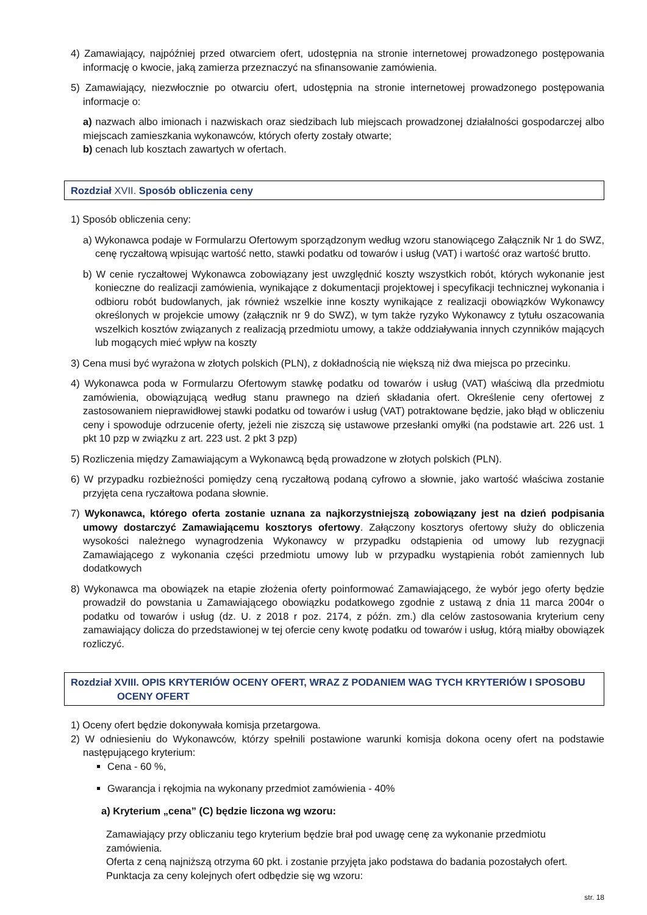4) Zamawiający, najpóźniej przed otwarciem ofert, udostępnia na stronie internetowej prowadzonego postępowania informację o kwocie, jaką zamierza przeznaczyć na sfinansowanie zamówienia.
5) Zamawiający, niezwłocznie po otwarciu ofert, udostępnia na stronie internetowej prowadzonego postępowania informacje o:
a) nazwach albo imionach i nazwiskach oraz siedzibach lub miejscach prowadzonej działalności gospodarczej albo miejscach zamieszkania wykonawców, których oferty zostały otwarte;
b) cenach lub kosztach zawartych w ofertach.
Rozdział XVII. Sposób obliczenia ceny
1) Sposób obliczenia ceny:
a) Wykonawca podaje w Formularzu Ofertowym sporządzonym według wzoru stanowiącego Załącznik Nr 1 do SWZ, cenę ryczałtową wpisując wartość netto, stawki podatku od towarów i usług (VAT) i wartość oraz wartość brutto.
b) W cenie ryczałtowej Wykonawca zobowiązany jest uwzględnić koszty wszystkich robót, których wykonanie jest konieczne do realizacji zamówienia, wynikające z dokumentacji projektowej i specyfikacji technicznej wykonania i odbioru robót budowlanych, jak również wszelkie inne koszty wynikające z realizacji obowiązków Wykonawcy określonych w projekcie umowy (załącznik nr 9 do SWZ), w tym także ryzyko Wykonawcy z tytułu oszacowania wszelkich kosztów związanych z realizacją przedmiotu umowy, a także oddziaływania innych czynników mających lub mogących mieć wpływ na koszty
3) Cena musi być wyrażona w złotych polskich (PLN), z dokładnością nie większą niż dwa miejsca po przecinku.
4) Wykonawca poda w Formularzu Ofertowym stawkę podatku od towarów i usług (VAT) właściwą dla przedmiotu zamówienia, obowiązującą według stanu prawnego na dzień składania ofert. Określenie ceny ofertowej z zastosowaniem nieprawidłowej stawki podatku od towarów i usług (VAT) potraktowane będzie, jako błąd w obliczeniu ceny i spowoduje odrzucenie oferty, jeżeli nie ziszczą się ustawowe przesłanki omyłki (na podstawie art. 226 ust. 1 pkt 10 pzp w związku z art. 223 ust. 2 pkt 3 pzp)
5) Rozliczenia między Zamawiającym a Wykonawcą będą prowadzone w złotych polskich (PLN).
6) W przypadku rozbieżności pomiędzy ceną ryczałtową podaną cyfrowo a słownie, jako wartość właściwa zostanie przyjęta cena ryczałtowa podana słownie.
7) Wykonawca, którego oferta zostanie uznana za najkorzystniejszą zobowiązany jest na dzień podpisania umowy dostarczyć Zamawiającemu kosztorys ofertowy. Załączony kosztorys ofertowy służy do obliczenia wysokości należnego wynagrodzenia Wykonawcy w przypadku odstąpienia od umowy lub rezygnacji Zamawiającego z wykonania części przedmiotu umowy lub w przypadku wystąpienia robót zamiennych lub dodatkowych
8) Wykonawca ma obowiązek na etapie złożenia oferty poinformować Zamawiającego, że wybór jego oferty będzie prowadził do powstania u Zamawiającego obowiązku podatkowego zgodnie z ustawą z dnia 11 marca 2004r o podatku od towarów i usług (dz. U. z 2018 r poz. 2174, z późn. zm.) dla celów zastosowania kryterium ceny zamawiający dolicza do przedstawionej w tej ofercie ceny kwotę podatku od towarów i usług, którą miałby obowiązek rozliczyć.
Rozdział XVIII. OPIS KRYTERIÓW OCENY OFERT, WRAZ Z PODANIEM WAG TYCH KRYTERIÓW I SPOSOBU
OCENY OFERT
1) Oceny ofert będzie dokonywała komisja przetargowa.
2) W odniesieniu do Wykonawców, którzy spełnili postawione warunki komisja dokona oceny ofert na podstawie następującego kryterium:
Cena - 60 %,
Gwarancja i rękojmia na wykonany przedmiot zamówienia - 40%
a) Kryterium „cena” (C) będzie liczona wg wzoru:
Zamawiający przy obliczaniu tego kryterium będzie brał pod uwagę cenę za wykonanie przedmiotu zamówienia.
Oferta z ceną najniższą otrzyma 60 pkt. i zostanie przyjęta jako podstawa do badania pozostałych ofert.
Punktacja za ceny kolejnych ofert odbędzie się wg wzoru:
str. 18